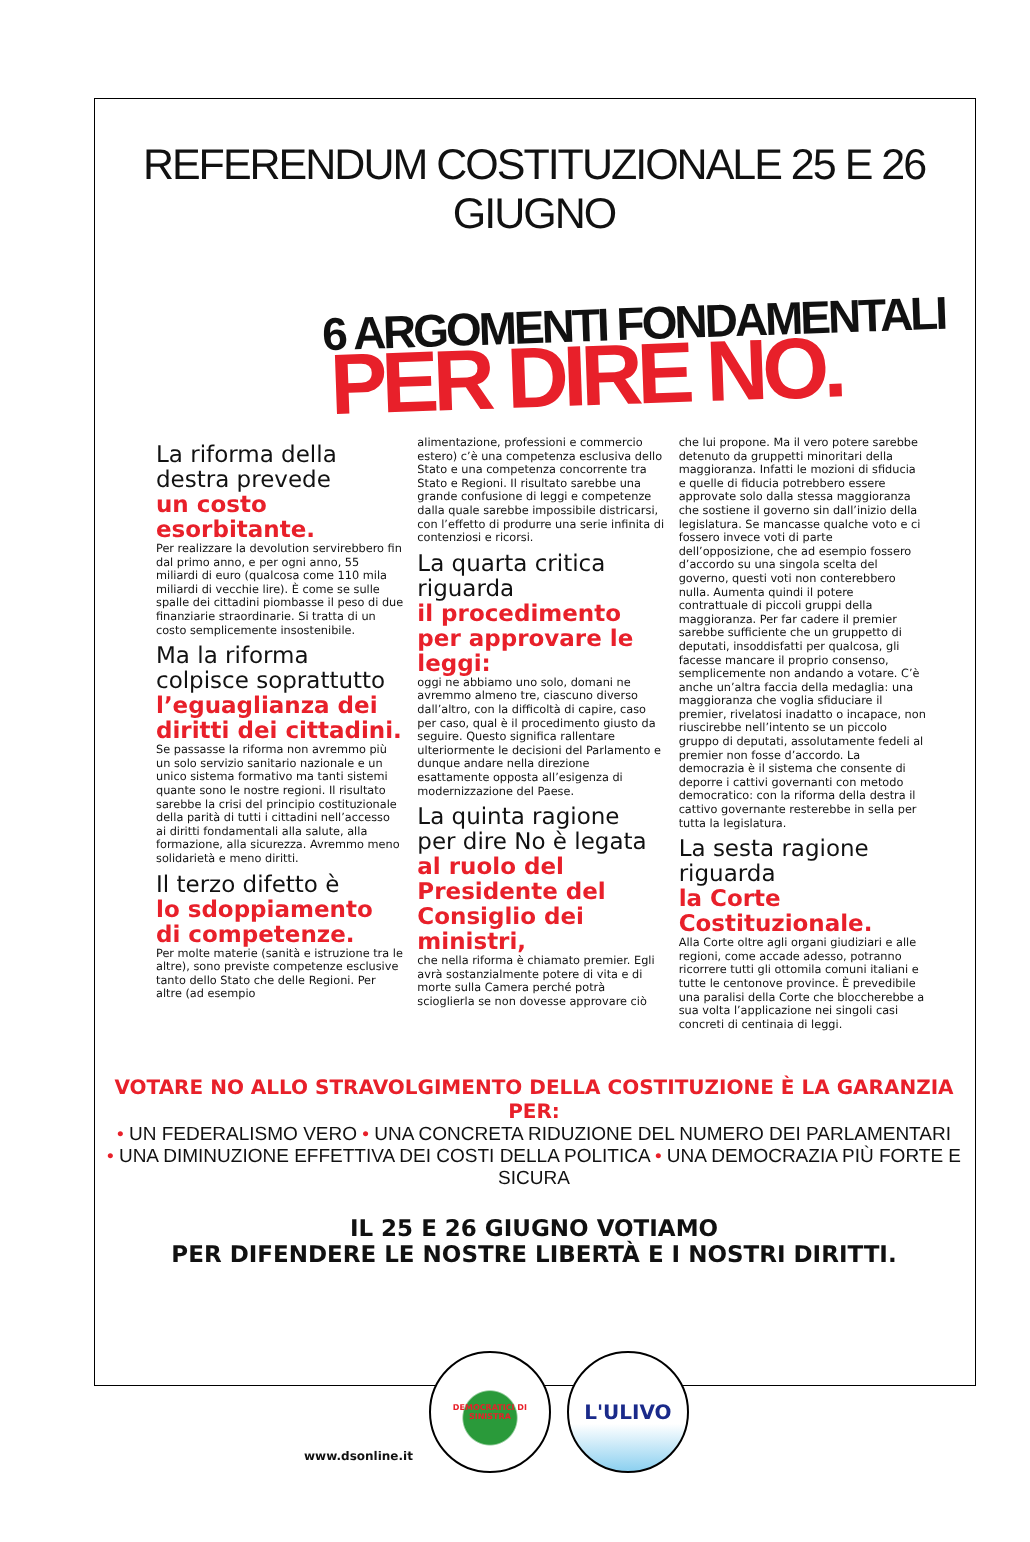REFERENDUM COSTITUZIONALE 25 E 26 GIUGNO
6 ARGOMENTI FONDAMENTALI
PER DIRE NO.
La riforma della destra prevede
un costo esorbitante.
Per realizzare la devolution servirebbero fin dal primo anno, e per ogni anno, 55 miliardi di euro (qualcosa come 110 mila miliardi di vecchie lire). È come se sulle spalle dei cittadini piombasse il peso di due finanziarie straordinarie. Si tratta di un costo semplicemente insostenibile.
Ma la riforma colpisce soprattutto
l’eguaglianza dei diritti dei cittadini.
Se passasse la riforma non avremmo più un solo servizio sanitario nazionale e un unico sistema formativo ma tanti sistemi quante sono le nostre regioni. Il risultato sarebbe la crisi del principio costituzionale della parità di tutti i cittadini nell’accesso ai diritti fondamentali alla salute, alla formazione, alla sicurezza. Avremmo meno solidarietà e meno diritti.
Il terzo difetto è
lo sdoppiamento di competenze.
Per molte materie (sanità e istruzione tra le altre), sono previste competenze esclusive tanto dello Stato che delle Regioni. Per altre (ad esempio
alimentazione, professioni e commercio estero) c’è una competenza esclusiva dello Stato e una competenza concorrente tra Stato e Regioni. Il risultato sarebbe una grande confusione di leggi e competenze dalla quale sarebbe impossibile districarsi, con l’effetto di produrre una serie infinita di contenziosi e ricorsi.
La quarta critica riguarda
il procedimento per approvare le leggi:
oggi ne abbiamo uno solo, domani ne avremmo almeno tre, ciascuno diverso dall’altro, con la difficoltà di capire, caso per caso, qual è il procedimento giusto da seguire. Questo significa rallentare ulteriormente le decisioni del Parlamento e dunque andare nella direzione esattamente opposta all’esigenza di modernizzazione del Paese.
La quinta ragione per dire No è legata
al ruolo del Presidente del Consiglio dei ministri,
che nella riforma è chiamato premier. Egli avrà sostanzialmente potere di vita e di morte sulla Camera perché potrà scioglierla se non dovesse approvare ciò
che lui propone. Ma il vero potere sarebbe detenuto da gruppetti minoritari della maggioranza. Infatti le mozioni di sfiducia e quelle di fiducia potrebbero essere approvate solo dalla stessa maggioranza che sostiene il governo sin dall’inizio della legislatura. Se mancasse qualche voto e ci fossero invece voti di parte dell’opposizione, che ad esempio fossero d’accordo su una singola scelta del governo, questi voti non conterebbero nulla. Aumenta quindi il potere contrattuale di piccoli gruppi della maggioranza. Per far cadere il premier sarebbe sufficiente che un gruppetto di deputati, insoddisfatti per qualcosa, gli facesse mancare il proprio consenso, semplicemente non andando a votare. C’è anche un’altra faccia della medaglia: una maggioranza che voglia sfiduciare il premier, rivelatosi inadatto o incapace, non riuscirebbe nell’intento se un piccolo gruppo di deputati, assolutamente fedeli al premier non fosse d’accordo. La democrazia è il sistema che consente di deporre i cattivi governanti con metodo democratico: con la riforma della destra il cattivo governante resterebbe in sella per tutta la legislatura.
La sesta ragione riguarda
la Corte Costituzionale.
Alla Corte oltre agli organi giudiziari e alle regioni, come accade adesso, potranno ricorrere tutti gli ottomila comuni italiani e tutte le centonove province. È prevedibile una paralisi della Corte che bloccherebbe a sua volta l’applicazione nei singoli casi concreti di centinaia di leggi.
VOTARE NO ALLO STRAVOLGIMENTO DELLA COSTITUZIONE È LA GARANZIA PER:
• UN FEDERALISMO VERO • UNA CONCRETA RIDUZIONE DEL NUMERO DEI PARLAMENTARI
• UNA DIMINUZIONE EFFETTIVA DEI COSTI DELLA POLITICA • UNA DEMOCRAZIA PIÙ FORTE E SICURA
IL 25 E 26 GIUGNO VOTIAMO
PER DIFENDERE LE NOSTRE LIBERTÀ E I NOSTRI DIRITTI.
www.dsonline.it
DEMOCRATICI DI SINISTRA
L'ULIVO